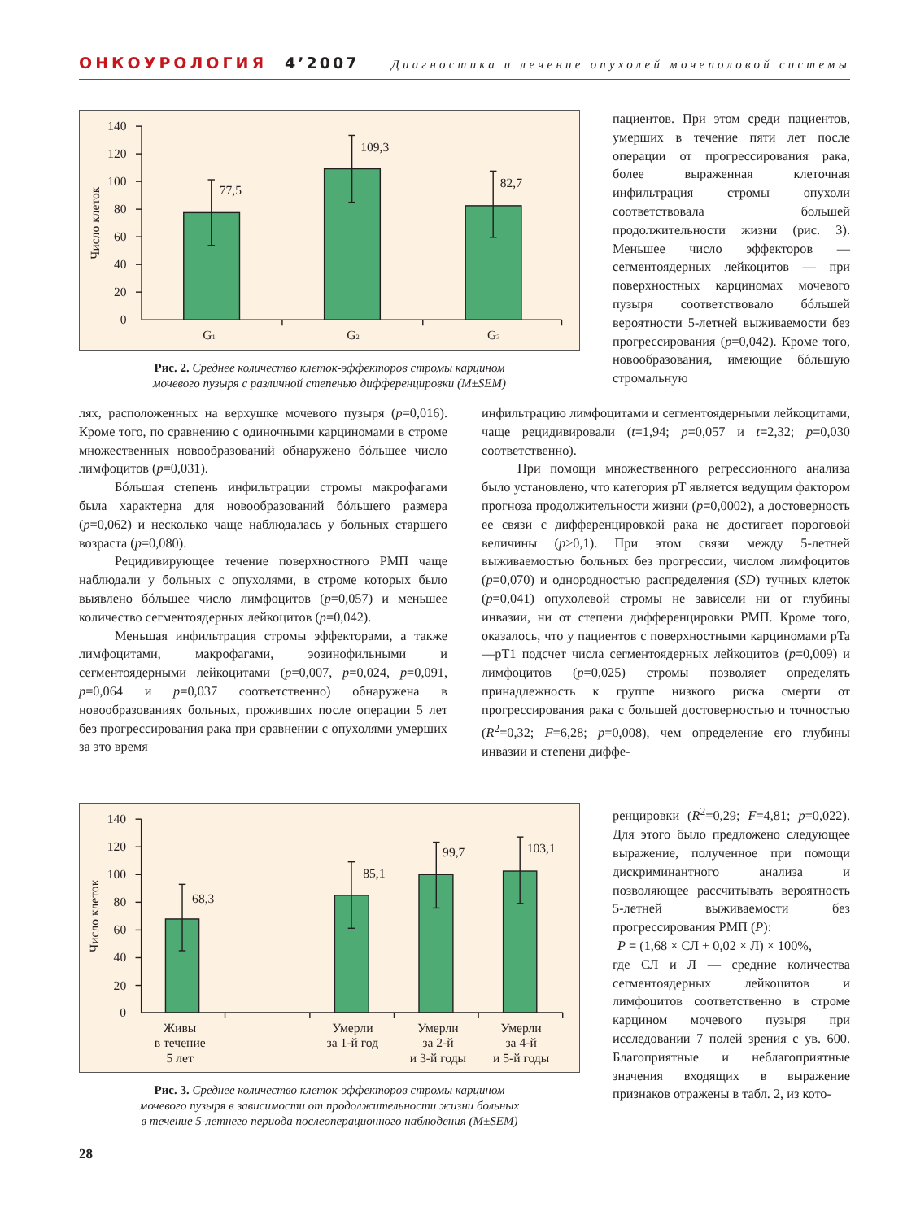ОНКОУРОЛОГИЯ 4’2007 Диагностика и лечение опухолей мочеполовой системы
77,5
109,3
82,7
140
120
100
80
60
40
20
0
G1
G2
G3
Число клеток
Рис. 2. Среднее количество клеток-эффекторов стромы карцином
мочевого пузыря с различной степенью дифференцировки (M±SEM)
пациентов. При этом среди пациентов, умерших в течение пяти лет после операции от прогрессирования рака, более выраженная клеточная инфильтрация стромы опухоли соответствовала большей продолжительности жизни (рис. 3). Меньшее число эффекторов — сегментоядерных лейкоцитов — при поверхностных карциномах мочевого пузыря соответствовало бóльшей вероятности 5-летней выживаемости без прогрессирования (p=0,042). Кроме того, новообразования, имеющие бóльшую стромальную
лях, расположенных на верхушке мочевого пузыря (p=0,016). Кроме того, по сравнению с одиночными карциномами в строме множественных новообразований обнаружено бóльшее число лимфоцитов (p=0,031).
Бóльшая степень инфильтрации стромы макрофагами была характерна для новообразований бóльшего размера (p=0,062) и несколько чаще наблюдалась у больных старшего возраста (p=0,080).
Рецидивирующее течение поверхностного РМП чаще наблюдали у больных с опухолями, в строме которых было выявлено бóльшее число лимфоцитов (p=0,057) и меньшее количество сегментоядерных лейкоцитов (p=0,042).
Меньшая инфильтрация стромы эффекторами, а также лимфоцитами, макрофагами, эозинофильными и сегментоядерными лейкоцитами (p=0,007, p=0,024, p=0,091, p=0,064 и p=0,037 соответственно) обнаружена в новообразованиях больных, проживших после операции 5 лет без прогрессирования рака при сравнении с опухолями умерших за это время
инфильтрацию лимфоцитами и сегментоядерными лейкоцитами, чаще рецидивировали (t=1,94; p=0,057 и t=2,32; p=0,030 соответственно).
При помощи множественного регрессионного анализа было установлено, что категория pT является ведущим фактором прогноза продолжительности жизни (p=0,0002), а достоверность ее связи с дифференцировкой рака не достигает пороговой величины (p>0,1). При этом связи между 5-летней выживаемостью больных без прогрессии, числом лимфоцитов (p=0,070) и однородностью распределения (SD) тучных клеток (p=0,041) опухолевой стромы не зависели ни от глубины инвазии, ни от степени дифференцировки РМП. Кроме того, оказалось, что у пациентов с поверхностными карциномами pTa—pT1 подсчет числа сегментоядерных лейкоцитов (p=0,009) и лимфоцитов (p=0,025) стромы позволяет определять принадлежность к группе низкого риска смерти от прогрессирования рака с большей достоверностью и точностью (R<sup>2</sup>=0,32; F=6,28; p=0,008), чем определение его глубины инвазии и степени диффе-
68,3
85,1
99,7
103,1
140
120
100
80
60
40
20
0
Живы
в течение
5 лет
Умерли
за 1-й год
Умерли
за 2-й
и 3-й годы
Умерли
за 4-й
и 5-й годы
Число клеток
Рис. 3. Среднее количество клеток-эффекторов стромы карцином
мочевого пузыря в зависимости от продолжительности жизни больных
в течение 5-летнего периода послеоперационного наблюдения (M±SEM)
ренцировки (R<sup>2</sup>=0,29; F=4,81; p=0,022). Для этого было предложено следующее выражение, полученное при помощи дискриминантного анализа и позволяющее рассчитывать вероятность 5-летней выживаемости без прогрессирования РМП (P):
P = (1,68 × СЛ + 0,02 × Л) × 100%,
где СЛ и Л — средние количества сегментоядерных лейкоцитов и лимфоцитов соответственно в строме карцином мочевого пузыря при исследовании 7 полей зрения с ув. 600. Благоприятные и неблагоприятные значения входящих в выражение признаков отражены в табл. 2, из кото-
28